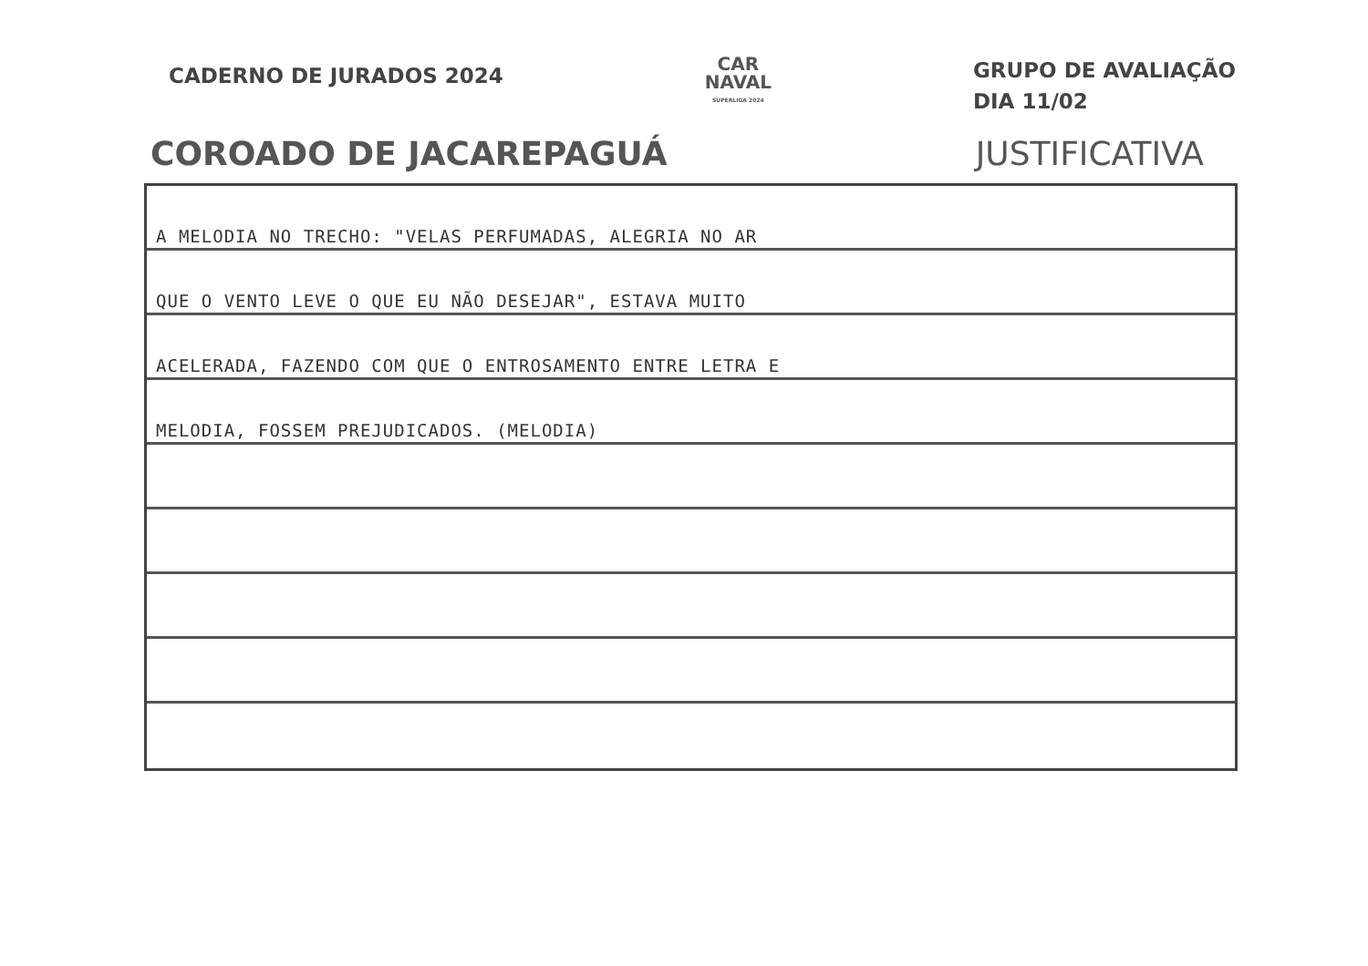CADERNO DE JURADOS 2024
CAR
NAVAL
SUPERLIGA 2024
GRUPO DE AVALIAÇÃO
DIA 11/02
COROADO DE JACAREPAGUÁ JUSTIFICATIVA
A MELODIA NO TRECHO: "VELAS PERFUMADAS, ALEGRIA NO AR
QUE O VENTO LEVE O QUE EU NÃO DESEJAR", ESTAVA MUITO
ACELERADA, FAZENDO COM QUE O ENTROSAMENTO ENTRE LETRA E
MELODIA, FOSSEM PREJUDICADOS. (MELODIA)